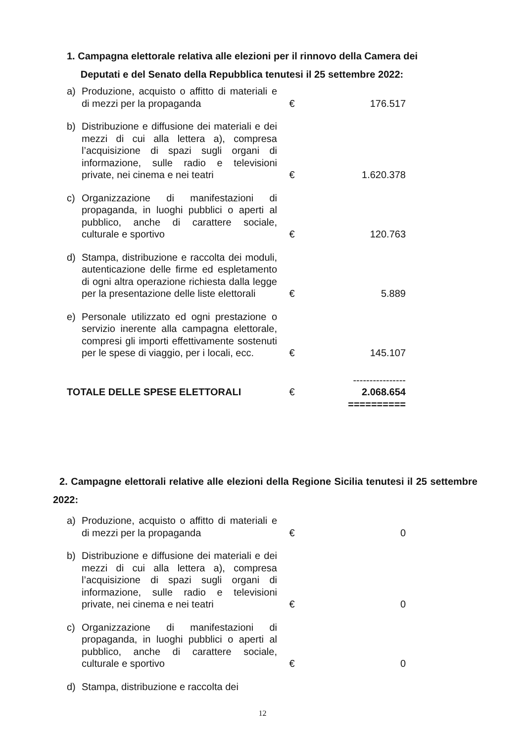1. Campagna elettorale relativa alle elezioni per il rinnovo della Camera dei
Deputati e del Senato della Repubblica tenutesi il 25 settembre 2022:
| a) | Produzione, acquisto o affitto di materiali e di mezzi per la propaganda | € | 176.517 |
| b) | Distribuzione e diffusione dei materiali e dei mezzi di cui alla lettera a), compresa l’acquisizione di spazi sugli organi di informazione, sulle radio e televisioni private, nei cinema e nei teatri | € | 1.620.378 |
| c) | Organizzazione di manifestazioni di propaganda, in luoghi pubblici o aperti al pubblico, anche di carattere sociale, culturale e sportivo | € | 120.763 |
| d) | Stampa, distribuzione e raccolta dei moduli, autenticazione delle firme ed espletamento di ogni altra operazione richiesta dalla legge per la presentazione delle liste elettorali | € | 5.889 |
| e) | Personale utilizzato ed ogni prestazione o servizio inerente alla campagna elettorale, compresi gli importi effettivamente sostenuti per le spese di viaggio, per i locali, ecc. | € | 145.107 |
| | | | ---------------- |
| TOTALE DELLE SPESE ELETTORALI | | € | 2.068.654 |
| | | | ========== |
2. Campagne elettorali relative alle elezioni della Regione Sicilia tenutesi il 25 settembre 2022:
| a) | Produzione, acquisto o affitto di materiali e di mezzi per la propaganda | € | 0 |
| b) | Distribuzione e diffusione dei materiali e dei mezzi di cui alla lettera a), compresa l’acquisizione di spazi sugli organi di informazione, sulle radio e televisioni private, nei cinema e nei teatri | € | 0 |
| c) | Organizzazione di manifestazioni di propaganda, in luoghi pubblici o aperti al pubblico, anche di carattere sociale, culturale e sportivo | € | 0 |
| d) | Stampa, distribuzione e raccolta dei | | |
12